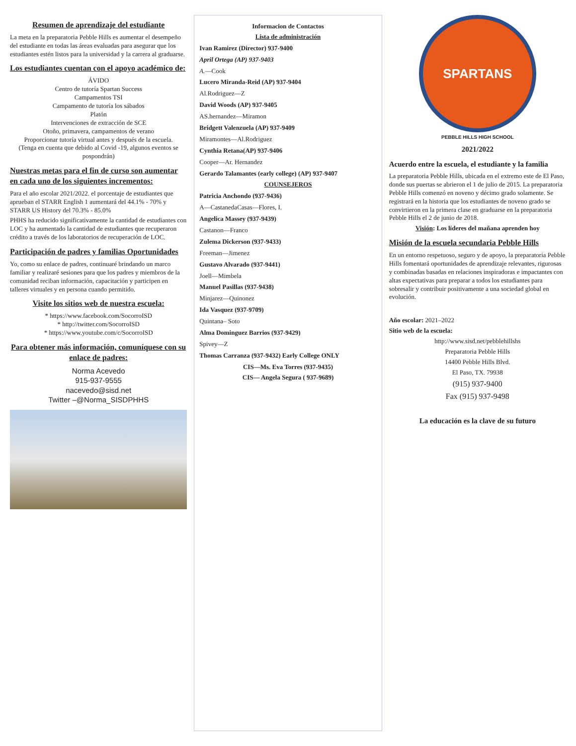Resumen de aprendizaje del estudiante
La meta en la preparatoria Pebble Hills es aumentar el desempeño del estudiante en todas las áreas evaluadas para asegurar que los estudiantes estén listos para la universidad y la carrera al graduarse.
Los estudiantes cuentan con el apoyo académico de:
ÁVIDO
Centro de tutoría Spartan Success
Campamentos TSI
Campamento de tutoría los sábados
Platón
Intervenciones de extracción de SCE
Otoño, primavera, campamentos de verano
Proporcionar tutoría virtual antes y después de la escuela.
(Tenga en cuenta que debido al Covid -19, algunos eventos se pospondrán)
Nuestras metas para el fin de curso son aumentar en cada uno de los siguientes incrementos:
Para el año escolar 2021/2022. el porcentaje de estudiantes que aprueban el STARR English 1 aumentará del 44.1% - 70% y STARR US History del 70.3% - 85.0%
PHHS ha reducido significativamente la cantidad de estudiantes con LOC y ha aumentado la cantidad de estudiantes que recuperaron crédito a través de los laboratorios de recuperación de LOC.
Participación de padres y familias Oportunidades
Yo, como su enlace de padres, continuaré brindando un marco familiar y realizaré sesiones para que los padres y miembros de la comunidad reciban información, capacitación y participen en talleres virtuales y en persona cuando permitido.
Visite los sitios web de nuestra escuela:
* https://www.facebook.com/SocorroISD
* http://twitter.com/SocorroISD
* https://www.youtube.com/c/SocorroISD
Para obtener más información, comuníquese con su enlace de padres:
Norma Acevedo
915-937-9555
nacevedo@sisd.net
Twitter –@Norma_SISDPHHS
Informacion de Contactos
Lista de administración
Ivan Ramirez (Director) 937-9400
April Ortega (AP) 937-9403
A.—Cook
Lucero Miranda-Reid (AP) 937-9404
Al.Rodriguez—Z
David Woods (AP) 937-9405
AS.hernandez—Miramon
Bridgett Valenzuela (AP) 937-9409
Miramontes—Al.Rodriguez
Cynthia Retana(AP) 937-9406
Cooper—Ar. Hernandez
Gerardo Talamantes (early college) (AP) 937-9407
COUNSEJEROS
Patricia Anchondo (937-9436)
A—CastanedaCasas—Flores, I.
Angelica Massey (937-9439)
Castanon—Franco
Zulema Dickerson (937-9433)
Freeman—Jimenez
Gustavo Alvarado (937-9441)
Joell—Mimbela
Manuel Pasillas (937-9438)
Minjarez—Quinonez
Ida Vasquez (937-9709)
Quintana– Soto
Alma Dominguez Barrios (937-9429)
Spivey—Z
Thomas Carranza (937-9432) Early College ONLY
CIS—Ms. Eva Torres (937-9435)
CIS— Angela Segura ( 937-9689)
SPARTANS
PEBBLE HILLS HIGH SCHOOL
2021/2022
Acuerdo entre la escuela, el estudiante y la familia
La preparatoria Pebble Hills, ubicada en el extremo este de El Paso, donde sus puertas se abrieron el 1 de julio de 2015. La preparatoria Pebble Hills comenzó en noveno y décimo grado solamente. Se registrará en la historia que los estudiantes de noveno grado se convirtieron en la primera clase en graduarse en la preparatoria Pebble Hills el 2 de junio de 2018.
Visión: Los líderes del mañana aprenden hoy
Misión de la escuela secundaria Pebble Hills
En un entorno respetuoso, seguro y de apoyo, la preparatoria Pebble Hills fomentará oportunidades de aprendizaje relevantes, rigurosas y combinadas basadas en relaciones inspiradoras e impactantes con altas expectativas para preparar a todos los estudiantes para sobresalir y contribuir positivamente a una sociedad global en evolución.
Año escolar: 2021–2022
Sitio web de la escuela:
http://www.sisd.net/pebblehillshs
Preparatoria Pebble Hills
14400 Pebble Hills Blvd.
El Paso, TX. 79938
(915) 937-9400
Fax (915) 937-9498
La educación es la clave de su futuro